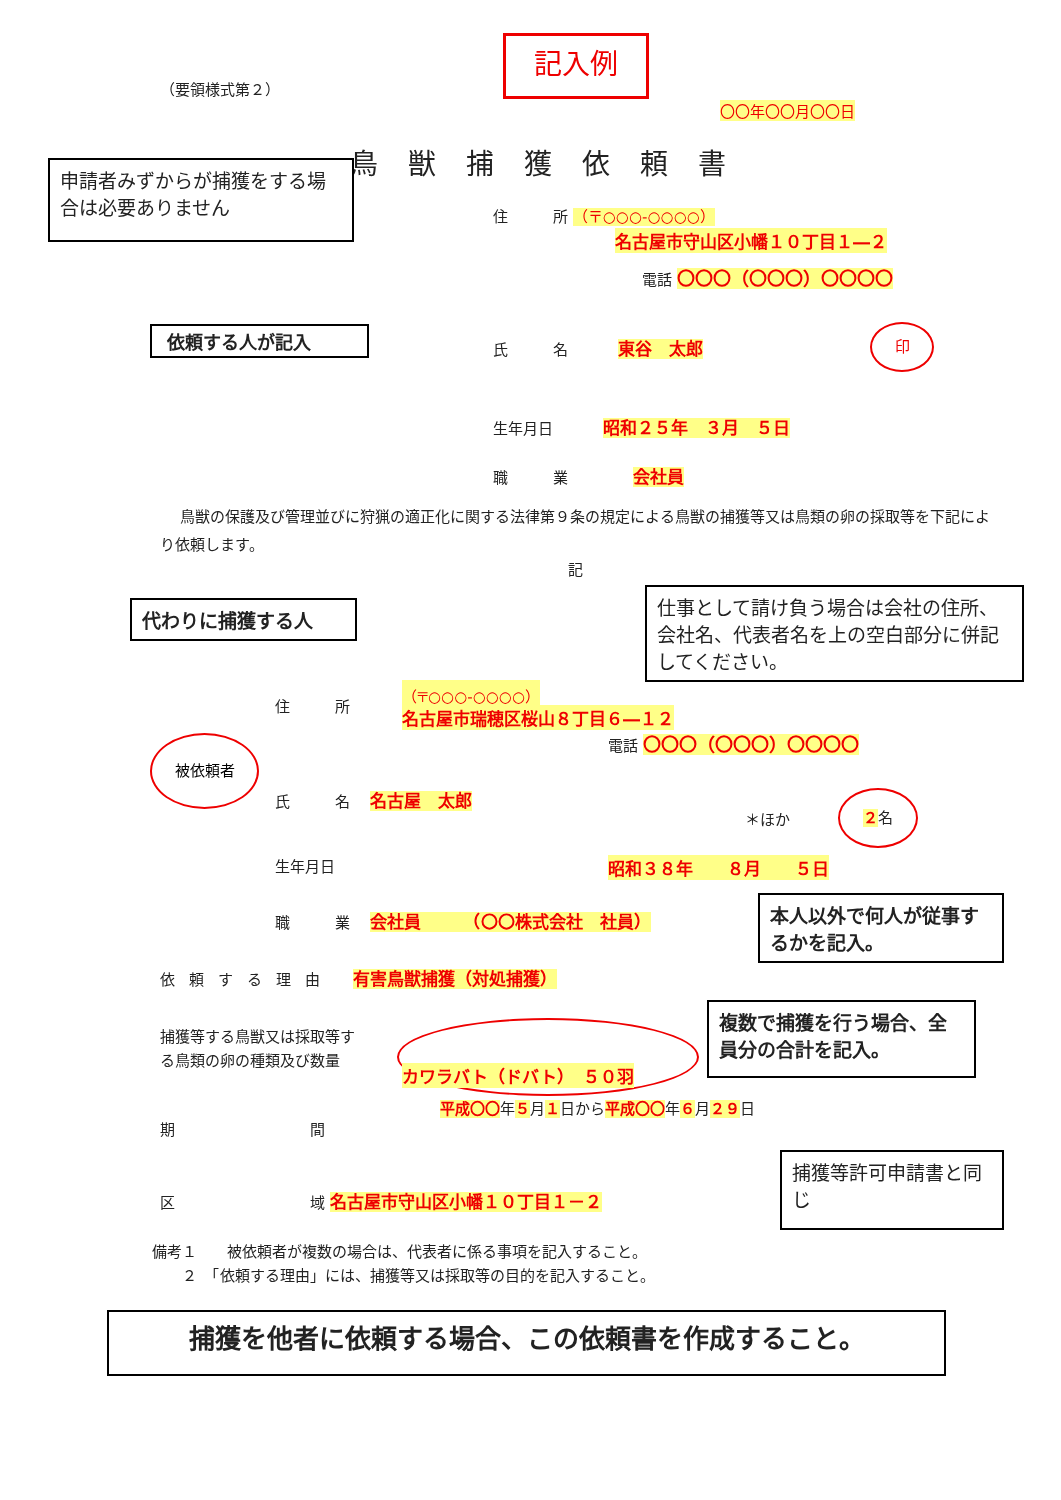（要領様式第２）
記入例
〇〇年〇〇月〇〇日
鳥獣捕獲依頼書
申請者みずからが捕獲をする場合は必要ありません
住　　　所 （〒○○○-○○○○）
名古屋市守山区小幡１０丁目１―２
電話 〇〇〇（〇〇〇）〇〇〇〇
依頼する人が記入 氏　　　名 　　　東谷　太郎
印
生年月日 　　　昭和２５年　３月　５日
職　　　業 　　　　会社員
鳥獣の保護及び管理並びに狩猟の適正化に関する法律第９条の規定による鳥獣の捕獲等又は鳥類の卵の採取等を下記により依頼します。
記
代わりに捕獲する人
仕事として請け負う場合は会社の住所、会社名、代表者名を上の空白部分に併記してください。
住　　　所
（〒○○○-○○○○）
名古屋市瑞穂区桜山８丁目６―１２
電話 〇〇〇（〇〇〇）〇〇〇〇
被依頼者
氏　　　名 　名古屋　太郎
＊ほか
２名
生年月日 昭和３８年　　８月　　５日
職　　　業 　会社員　　　（〇〇株式会社　社員）
本人以外で何人が従事するかを記入。
依頼する理由 有害鳥獣捕獲（対処捕獲）
捕獲等する鳥獣又は採取等する鳥類の卵の種類及び数量
複数で捕獲を行う場合、全員分の合計を記入。
カワラバト（ドバト）　５０羽
平成〇〇年５月１日から平成〇〇年６月２９日
期　　　　　　　　　間
捕獲等許可申請書と同じ
区　　　　　　　　　域 名古屋市守山区小幡１０丁目１－２
備考１　　被依頼者が複数の場合は、代表者に係る事項を記入すること。
　　２　「依頼する理由」には、捕獲等又は採取等の目的を記入すること。
捕獲を他者に依頼する場合、この依頼書を作成すること。